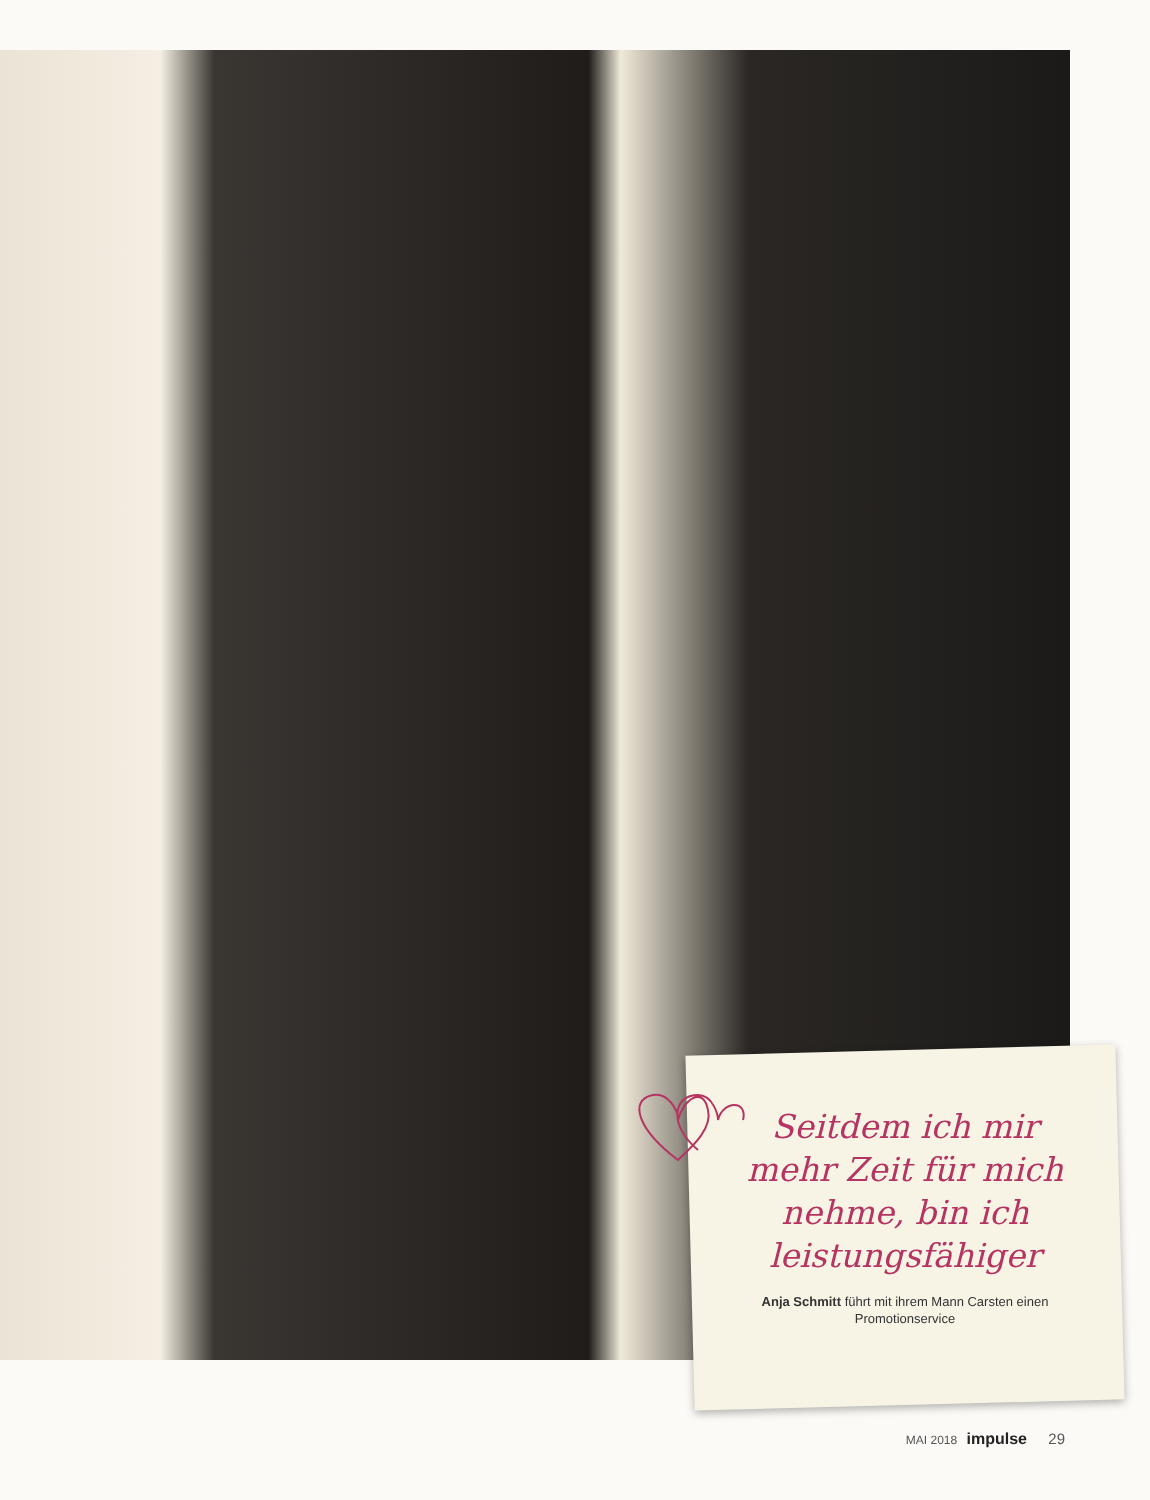Seitdem ich mir mehr Zeit für mich nehme, bin ich leistungsfähiger
Anja Schmitt führt mit ihrem Mann Carsten einen Promotionservice
MAI 2018 impulse 29